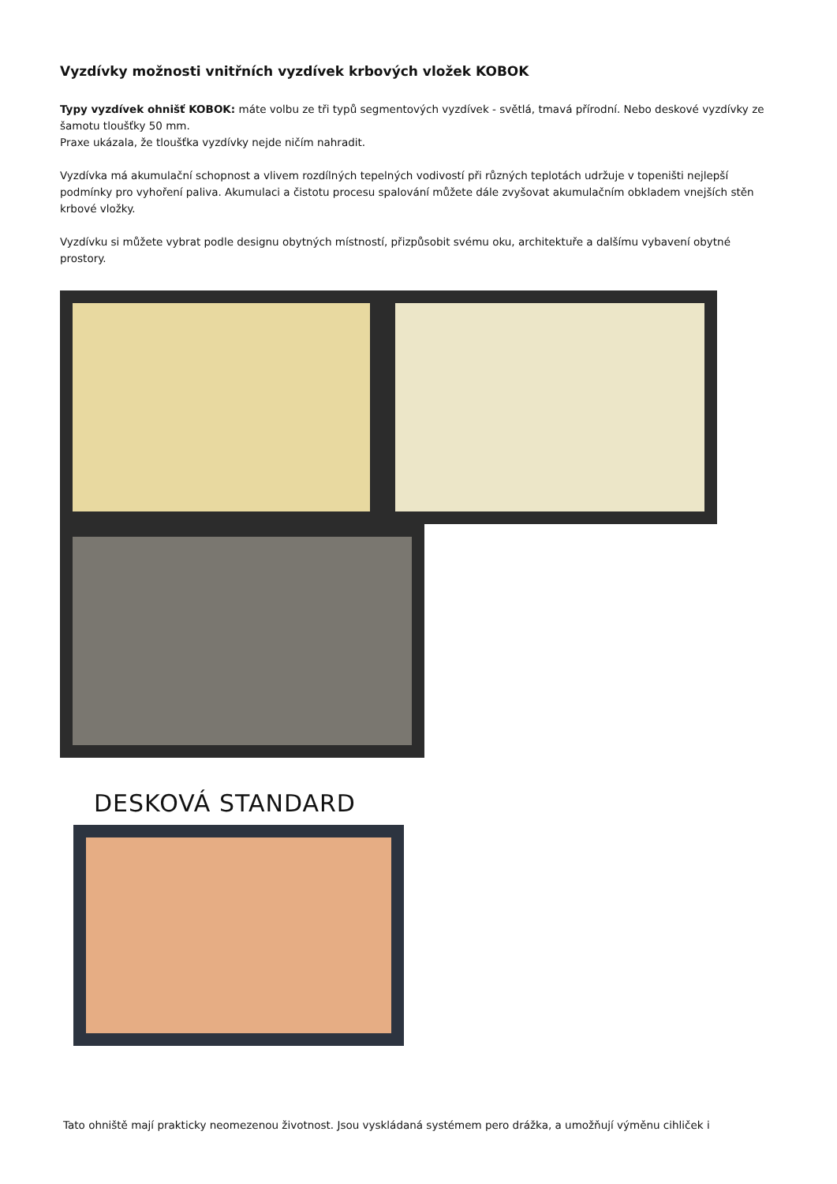Vyzdívky možnosti vnitřních vyzdívek krbových vložek KOBOK
Typy vyzdívek ohnišť KOBOK: máte volbu ze tři typů segmentových vyzdívek - světlá, tmavá přírodní. Nebo deskové vyzdívky ze šamotu tloušťky 50 mm.
Praxe ukázala, že tloušťka vyzdívky nejde ničím nahradit.
Vyzdívka má akumulační schopnost a vlivem rozdílných tepelných vodivostí při různých teplotách udržuje v topeništi nejlepší podmínky pro vyhoření paliva. Akumulaci a čistotu procesu spalování můžete dále zvyšovat akumulačním obkladem vnejších stěn krbové vložky.
Vyzdívku si můžete vybrat podle designu obytných místností, přizpůsobit svému oku, architektuře a dalšímu vybavení obytné prostory.
DESKOVÁ STANDARD
Tato ohniště mají prakticky neomezenou životnost. Jsou vyskládaná systémem pero drážka, a umožňují výměnu cihliček i